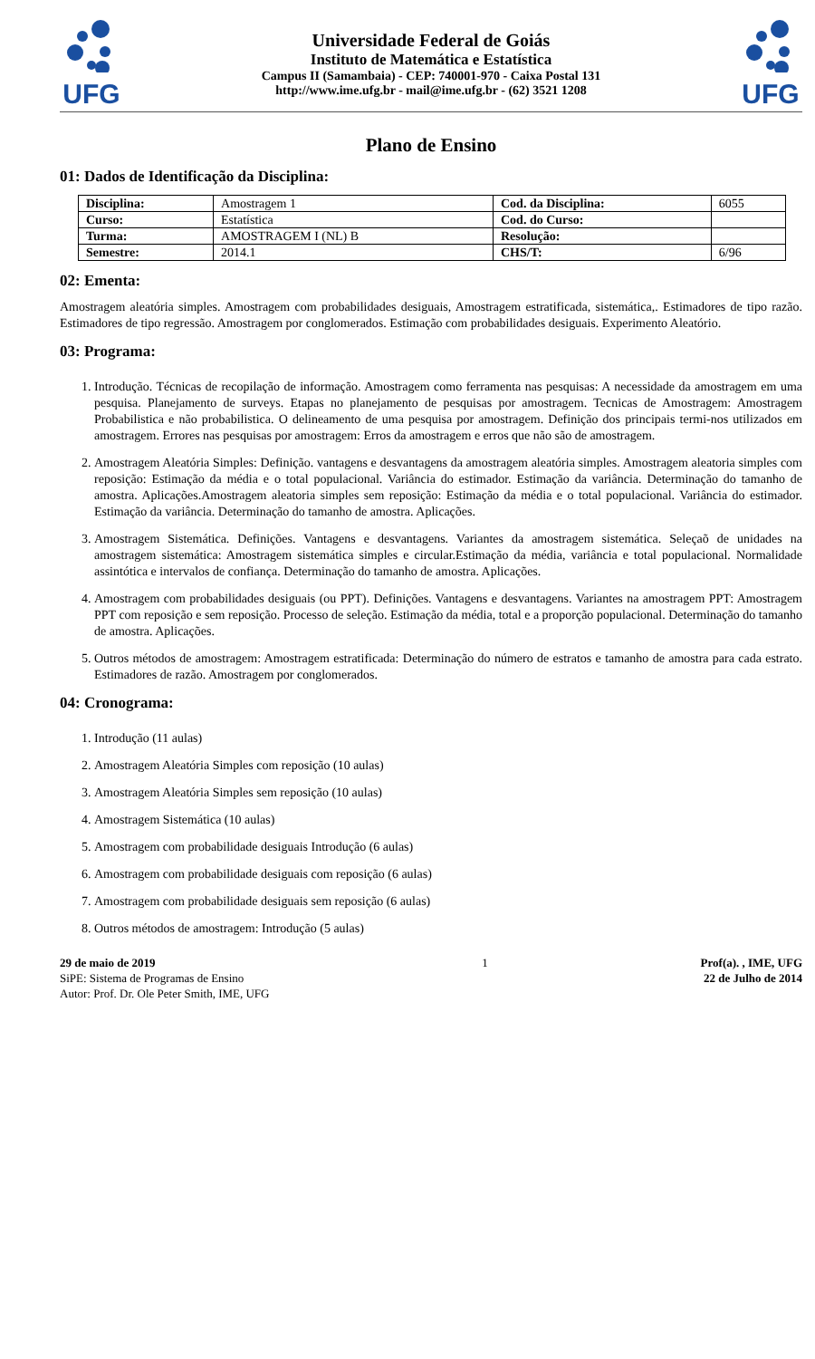UFG
Universidade Federal de Goiás
Instituto de Matemática e Estatística
Campus II (Samambaia) - CEP: 740001-970 - Caixa Postal 131
http://www.ime.ufg.br - mail@ime.ufg.br - (62) 3521 1208
UFG
Plano de Ensino
01: Dados de Identificação da Disciplina:
| Disciplina: | Amostragem 1 | Cod. da Disciplina: | 6055 |
| Curso: | Estatística | Cod. do Curso: | |
| Turma: | AMOSTRAGEM I (NL) B | Resolução: | |
| Semestre: | 2014.1 | CHS/T: | 6/96 |
02: Ementa:
Amostragem aleatória simples. Amostragem com probabilidades desiguais, Amostragem estratificada, sistemática,. Estimadores de tipo razão. Estimadores de tipo regressão. Amostragem por conglomerados. Estimação com probabilidades desiguais. Experimento Aleatório.
03: Programa:
1. Introdução. Técnicas de recopilação de informação. Amostragem como ferramenta nas pesquisas: A necessidade da amostragem em uma pesquisa. Planejamento de surveys. Etapas no planejamento de pesquisas por amostragem. Tecnicas de Amostragem: Amostragem Probabilistica e não probabilistica. O delineamento de uma pesquisa por amostragem. Definição dos principais termi-nos utilizados em amostragem. Errores nas pesquisas por amostragem: Erros da amostragem e erros que não são de amostragem.
2. Amostragem Aleatória Simples: Definição. vantagens e desvantagens da amostragem aleatória simples. Amostragem aleatoria simples com reposição: Estimação da média e o total populacional. Variância do estimador. Estimação da variância. Determinação do tamanho de amostra. Aplicações.Amostragem aleatoria simples sem reposição: Estimação da média e o total populacional. Variância do estimador. Estimação da variância. Determinação do tamanho de amostra. Aplicações.
3. Amostragem Sistemática. Definições. Vantagens e desvantagens. Variantes da amostragem sistemática. Seleçaõ de unidades na amostragem sistemática: Amostragem sistemática simples e circular.Estimação da média, variância e total populacional. Normalidade assintótica e intervalos de confiança. Determinação do tamanho de amostra. Aplicações.
4. Amostragem com probabilidades desiguais (ou PPT). Definições. Vantagens e desvantagens. Variantes na amostragem PPT: Amostragem PPT com reposição e sem reposição. Processo de seleção. Estimação da média, total e a proporção populacional. Determinação do tamanho de amostra. Aplicações.
5. Outros métodos de amostragem: Amostragem estratificada: Determinação do número de estratos e tamanho de amostra para cada estrato. Estimadores de razão. Amostragem por conglomerados.
04: Cronograma:
1. Introdução (11 aulas)
2. Amostragem Aleatória Simples com reposição (10 aulas)
3. Amostragem Aleatória Simples sem reposição (10 aulas)
4. Amostragem Sistemática (10 aulas)
5. Amostragem com probabilidade desiguais Introdução (6 aulas)
6. Amostragem com probabilidade desiguais com reposição (6 aulas)
7. Amostragem com probabilidade desiguais sem reposição (6 aulas)
8. Outros métodos de amostragem: Introdução (5 aulas)
29 de maio de 2019
SiPE: Sistema de Programas de Ensino
Autor: Prof. Dr. Ole Peter Smith, IME, UFG
1 Prof(a). , IME, UFG
22 de Julho de 2014